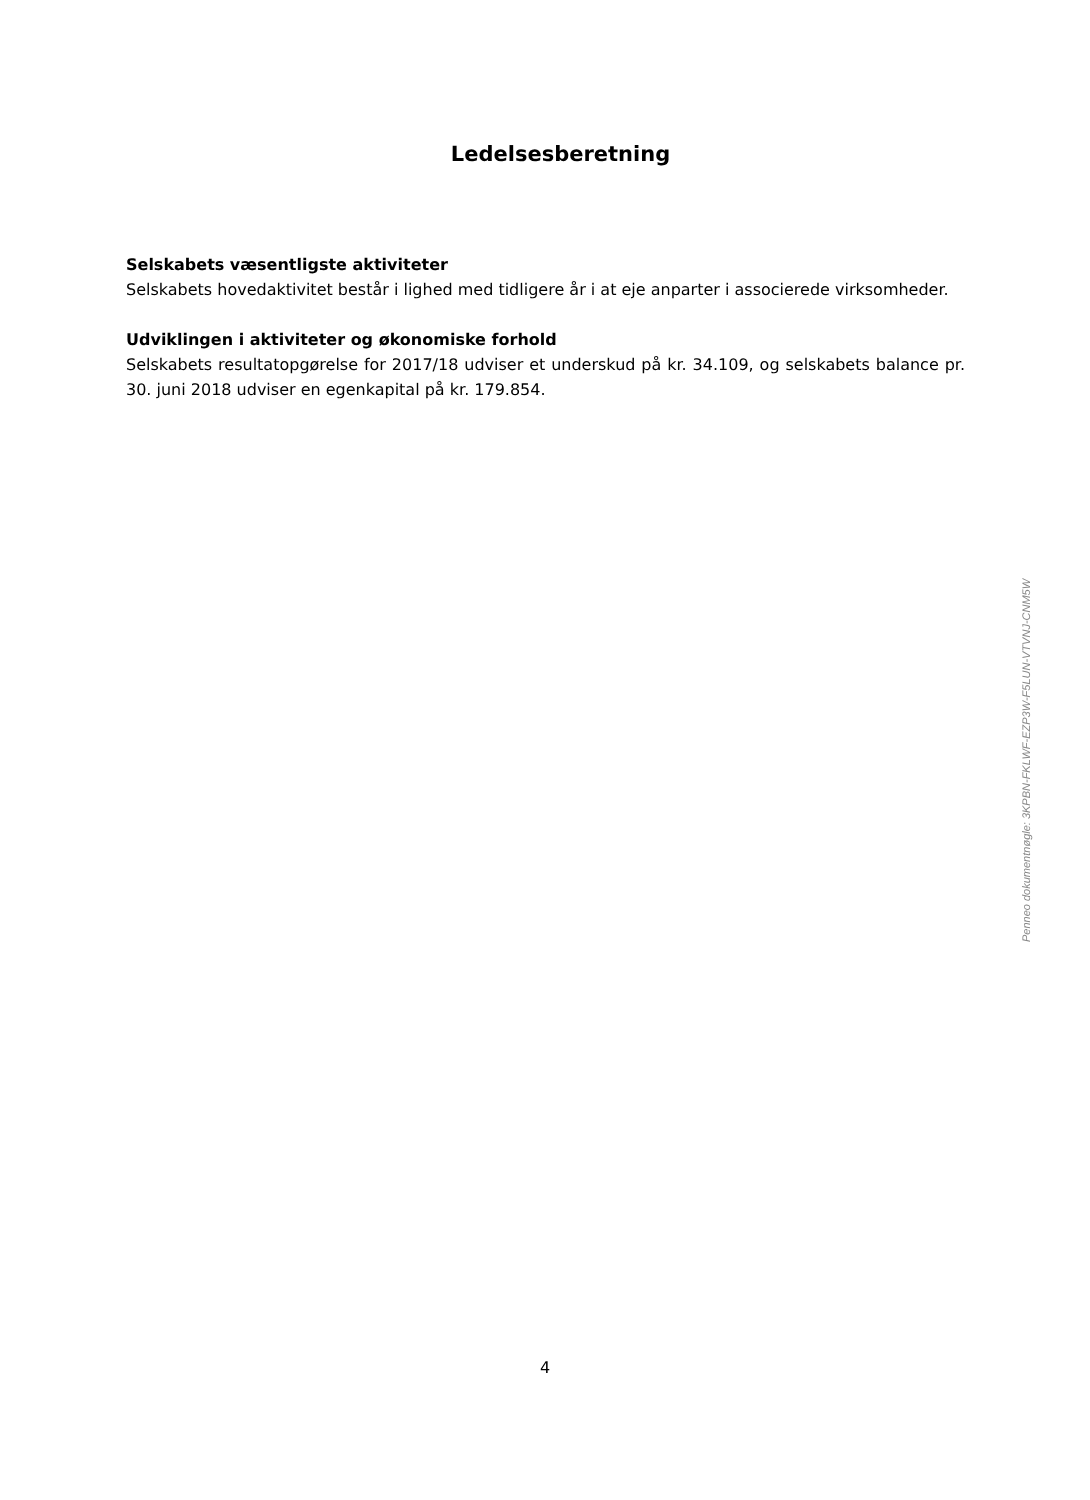Ledelsesberetning
Selskabets væsentligste aktiviteter
Selskabets hovedaktivitet består i lighed med tidligere år i at eje anparter i associerede virksomheder.
Udviklingen i aktiviteter og økonomiske forhold
Selskabets resultatopgørelse for 2017/18 udviser et underskud på kr. 34.109, og selskabets balance pr. 30. juni 2018 udviser en egenkapital på kr. 179.854.
Penneo dokumentnøgle: 3KPBN-FKLWF-EZP3W-F5LUN-VTVNJ-CNM5W
4